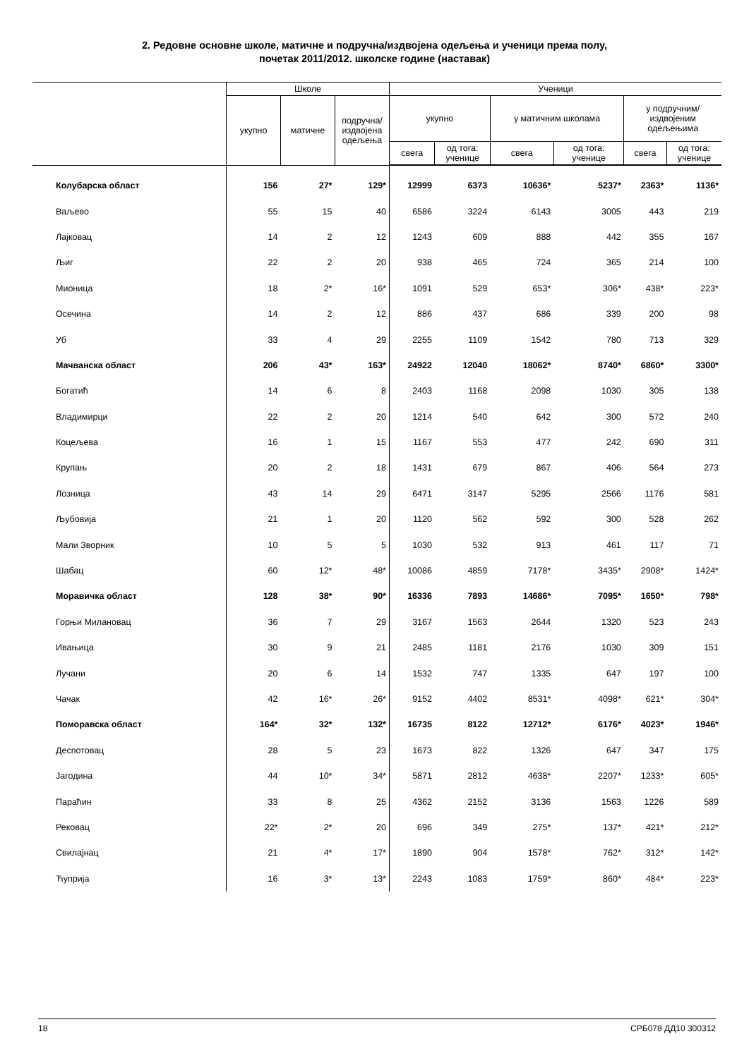2. Редовне основне школе, матичне и подручна/издвојена одељења и ученици према полу,
почетак 2011/2012. школске године (наставак)
| | Школе | | | Ученици | | | | | |
| --- | --- | --- | --- | --- | --- | --- | --- | --- | --- |
| | укупно | матичне | подручна/ издвојена одељења | укупно | | у матичним школама | | у подручним/ издвојеним одељењима | |
| | | | | свега | од тога: ученице | свега | од тога: ученице | свега | од тога: ученице |
| Колубарска област | 156 | 27* | 129* | 12999 | 6373 | 10636* | 5237* | 2363* | 1136* |
| Ваљево | 55 | 15 | 40 | 6586 | 3224 | 6143 | 3005 | 443 | 219 |
| Лајковац | 14 | 2 | 12 | 1243 | 609 | 888 | 442 | 355 | 167 |
| Љиг | 22 | 2 | 20 | 938 | 465 | 724 | 365 | 214 | 100 |
| Мионица | 18 | 2* | 16* | 1091 | 529 | 653* | 306* | 438* | 223* |
| Осечина | 14 | 2 | 12 | 886 | 437 | 686 | 339 | 200 | 98 |
| Уб | 33 | 4 | 29 | 2255 | 1109 | 1542 | 780 | 713 | 329 |
| Мачванска област | 206 | 43* | 163* | 24922 | 12040 | 18062* | 8740* | 6860* | 3300* |
| Богатић | 14 | 6 | 8 | 2403 | 1168 | 2098 | 1030 | 305 | 138 |
| Владимирци | 22 | 2 | 20 | 1214 | 540 | 642 | 300 | 572 | 240 |
| Коцељева | 16 | 1 | 15 | 1167 | 553 | 477 | 242 | 690 | 311 |
| Крупањ | 20 | 2 | 18 | 1431 | 679 | 867 | 406 | 564 | 273 |
| Лозница | 43 | 14 | 29 | 6471 | 3147 | 5295 | 2566 | 1176 | 581 |
| Љубовија | 21 | 1 | 20 | 1120 | 562 | 592 | 300 | 528 | 262 |
| Мали Зворник | 10 | 5 | 5 | 1030 | 532 | 913 | 461 | 117 | 71 |
| Шабац | 60 | 12* | 48* | 10086 | 4859 | 7178* | 3435* | 2908* | 1424* |
| Моравичка област | 128 | 38* | 90* | 16336 | 7893 | 14686* | 7095* | 1650* | 798* |
| Горњи Милановац | 36 | 7 | 29 | 3167 | 1563 | 2644 | 1320 | 523 | 243 |
| Ивањица | 30 | 9 | 21 | 2485 | 1181 | 2176 | 1030 | 309 | 151 |
| Лучани | 20 | 6 | 14 | 1532 | 747 | 1335 | 647 | 197 | 100 |
| Чачак | 42 | 16* | 26* | 9152 | 4402 | 8531* | 4098* | 621* | 304* |
| Поморавска област | 164* | 32* | 132* | 16735 | 8122 | 12712* | 6176* | 4023* | 1946* |
| Деспотовац | 28 | 5 | 23 | 1673 | 822 | 1326 | 647 | 347 | 175 |
| Јагодина | 44 | 10* | 34* | 5871 | 2812 | 4638* | 2207* | 1233* | 605* |
| Параћин | 33 | 8 | 25 | 4362 | 2152 | 3136 | 1563 | 1226 | 589 |
| Рековац | 22* | 2* | 20 | 696 | 349 | 275* | 137* | 421* | 212* |
| Свилајнац | 21 | 4* | 17* | 1890 | 904 | 1578* | 762* | 312* | 142* |
| Ћуприја | 16 | 3* | 13* | 2243 | 1083 | 1759* | 860* | 484* | 223* |
18 СРБ078 ДД10 300312